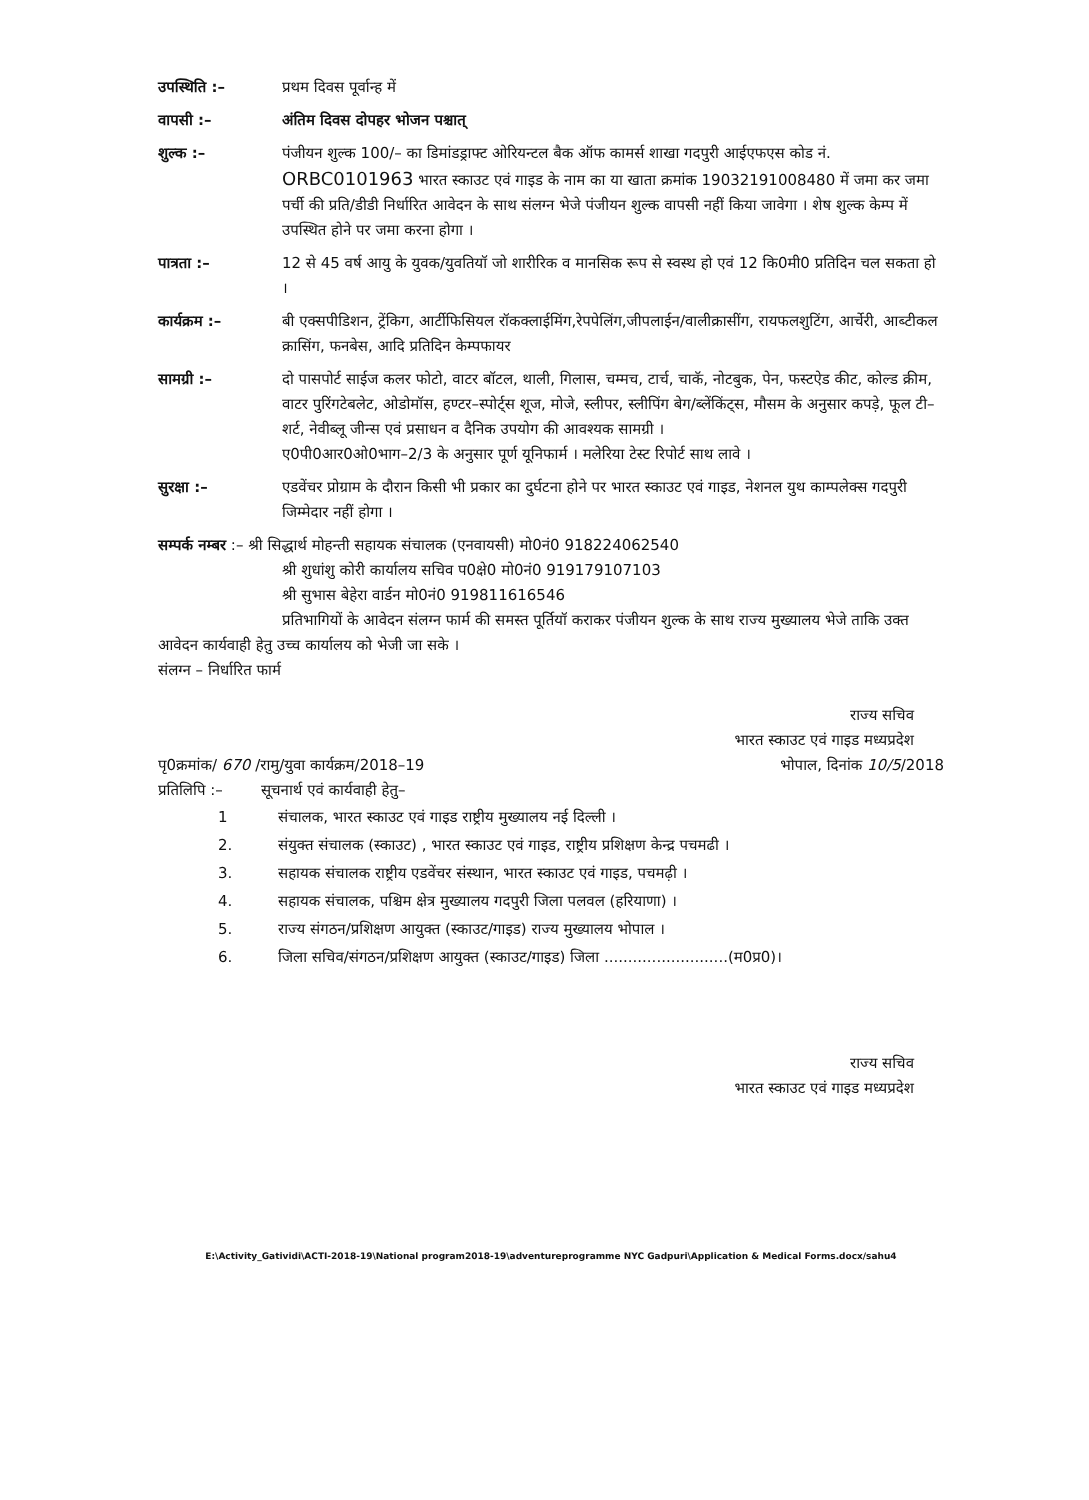उपस्थिति :– प्रथम दिवस पूर्वान्ह में
वापसी :– अंतिम दिवस दोपहर भोजन पश्चात्
शुल्क :– पंजीयन शुल्क 100/– का डिमांडड्राफ्ट ओरियन्टल बैक ऑफ कामर्स शाखा गदपुरी आईएफएस कोड नं. ORBC0101963 भारत स्काउट एवं गाइड के नाम का या खाता क्रमांक 19032191008480 में जमा कर जमा पर्ची की प्रति/डीडी निर्धारित आवेदन के साथ संलग्न भेजे पंजीयन शुल्क वापसी नहीं किया जावेगा । शेष शुल्क केम्प में उपस्थित होने पर जमा करना होगा ।
पात्रता :– 12 से 45 वर्ष आयु के युवक/युवतियॉ जो शारीरिक व मानसिक रूप से स्वस्थ हो एवं 12 कि0मी0 प्रतिदिन चल सकता हो ।
कार्यक्रम :– बी एक्सपीडिशन, ट्रेंकिग, आर्टीफिसियल रॉकक्लाईमिंग,रेपपेलिंग,जीपलाईन/वालीक्रासींग, रायफलशुटिंग, आर्चेरी, आब्टीकल क्रासिंग, फनबेस, आदि प्रतिदिन केम्पफायर
सामग्री :– दो पासपोर्ट साईज कलर फोटो, वाटर बॉटल, थाली, गिलास, चम्मच, टार्च, चाकॅ, नोटबुक, पेन, फस्टऐड कीट, कोल्ड क्रीम, वाटर पुरिंगटेबलेट, ओडोमॉस, हण्टर–स्पोर्ट्स शूज, मोजे, स्लीपर, स्लीपिंग बेग/ब्लेंकिंट्स, मौसम के अनुसार कपड़े, फूल टी–शर्ट, नेवीब्लू जीन्स एवं प्रसाधन व दैनिक उपयोग की आवश्यक सामग्री ।
ए0पी0आर0ओ0भाग–2/3 के अनुसार पूर्ण यूनिफार्म । मलेरिया टेस्ट रिपोर्ट साथ लावे ।
सुरक्षा :– एडवेंचर प्रोग्राम के दौरान किसी भी प्रकार का दुर्घटना होने पर भारत स्काउट एवं गाइड, नेशनल युथ काम्पलेक्स गदपुरी जिम्मेदार नहीं होगा ।
सम्पर्क नम्बर :– श्री सिद्धार्थ मोहन्ती सहायक संचालक (एनवायसी) मो0नं0 918224062540
श्री शुधांशु कोरी कार्यालय सचिव प0क्षे0 मो0नं0 919179107103
श्री सुभास बेहेरा वार्डन मो0नं0 919811616546
प्रतिभागियों के आवेदन संलग्न फार्म की समस्त पूर्तियॉ कराकर पंजीयन शुल्क के साथ राज्य मुख्यालय भेजे ताकि उक्त आवेदन कार्यवाही हेतु उच्च कार्यालय को भेजी जा सके ।
संलग्न – निर्धारित फार्म
राज्य सचिव
भारत स्काउट एवं गाइड मध्यप्रदेश
पृ0क्रमांक/ 670 /रामु/युवा कार्यक्रम/2018–19 भोपाल, दिनांक 10/5/2018
प्रतिलिपि :– सूचनार्थ एवं कार्यवाही हेतु–
1 संचालक, भारत स्काउट एवं गाइड राष्ट्रीय मुख्यालय नई दिल्ली ।
2. संयुक्त संचालक (स्काउट) , भारत स्काउट एवं गाइड, राष्ट्रीय प्रशिक्षण केन्द्र पचमढी ।
3. सहायक संचालक राष्ट्रीय एडवेंचर संस्थान, भारत स्काउट एवं गाइड, पचमढ़ी ।
4. सहायक संचालक, पश्चिम क्षेत्र मुख्यालय गदपुरी जिला पलवल (हरियाणा) ।
5. राज्य संगठन/प्रशिक्षण आयुक्त (स्काउट/गाइड) राज्य मुख्यालय भोपाल ।
6. जिला सचिव/संगठन/प्रशिक्षण आयुक्त (स्काउट/गाइड) जिला ..........................(म0प्र0)।
राज्य सचिव
भारत स्काउट एवं गाइड मध्यप्रदेश
E:\Activity_Gatividi\ACTI-2018-19\National program2018-19\adventureprogramme NYC Gadpuri\Application & Medical Forms.docx/sahu4